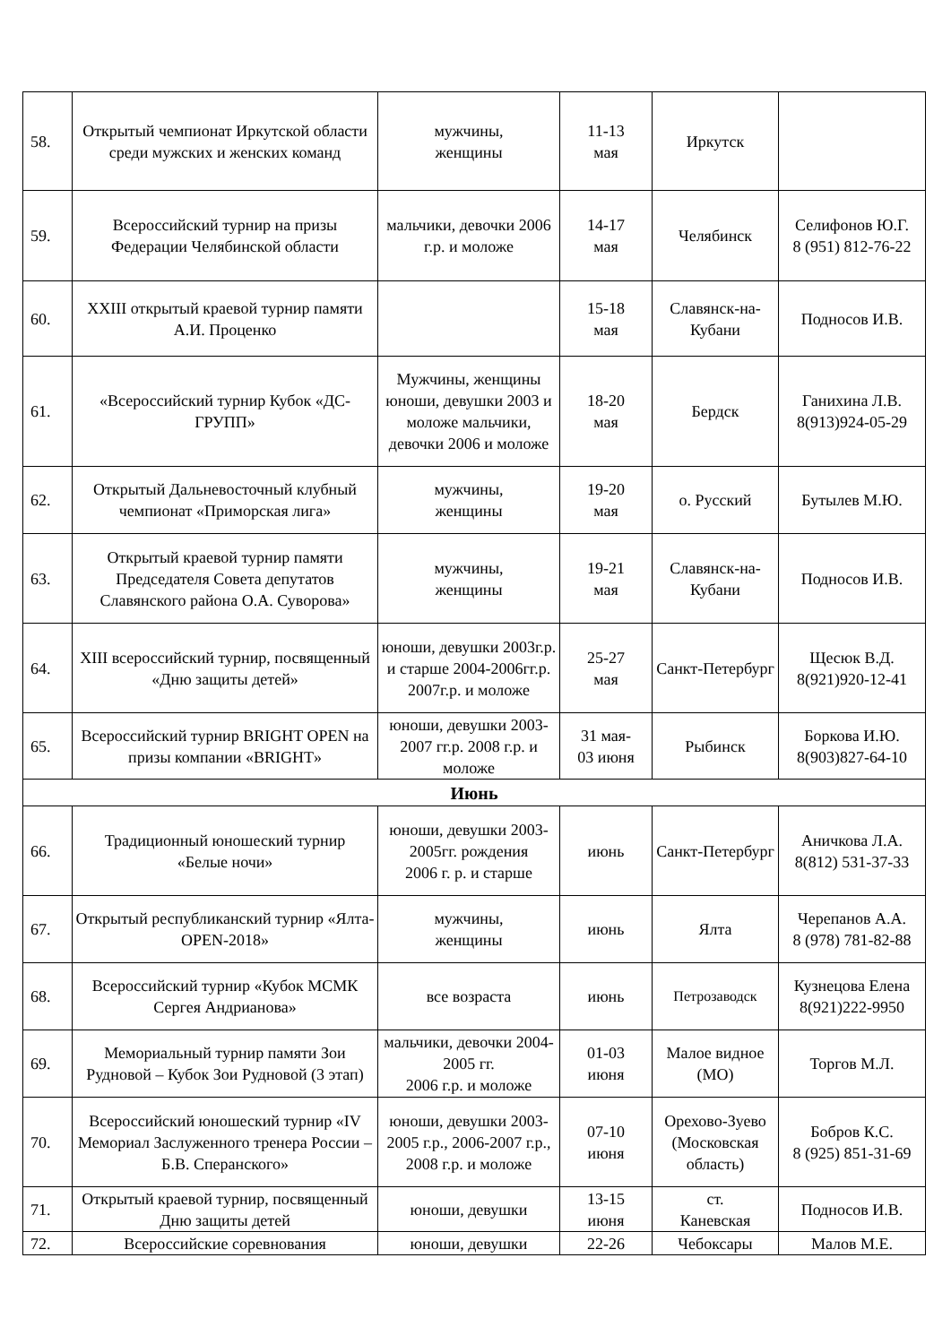| 58. | Открытый чемпионат Иркутской области среди мужских и женских команд | мужчины, женщины | 11-13 мая | Иркутск | |
| 59. | Всероссийский турнир на призы Федерации Челябинской области | мальчики, девочки 2006 г.р. и моложе | 14-17 мая | Челябинск | Селифонов Ю.Г. 8 (951) 812-76-22 |
| 60. | XXIII открытый краевой турнир памяти А.И. Проценко | | 15-18 мая | Славянск-на-Кубани | Подносов И.В. |
| 61. | «Всероссийский турнир Кубок «ДС-ГРУПП» | Мужчины, женщины юноши, девушки 2003 и моложе мальчики, девочки 2006 и моложе | 18-20 мая | Бердск | Ганихина Л.В. 8(913)924-05-29 |
| 62. | Открытый Дальневосточный клубный чемпионат «Приморская лига» | мужчины, женщины | 19-20 мая | о. Русский | Бутылев М.Ю. |
| 63. | Открытый краевой турнир памяти Председателя Совета депутатов Славянского района О.А. Суворова» | мужчины, женщины | 19-21 мая | Славянск-на-Кубани | Подносов И.В. |
| 64. | XIII всероссийский турнир, посвященный «Дню защиты детей» | юноши, девушки 2003г.р. и старше 2004-2006гг.р. 2007г.р. и моложе | 25-27 мая | Санкт-Петербург | Щесюк В.Д. 8(921)920-12-41 |
| 65. | Всероссийский турнир BRIGHT OPEN на призы компании «BRIGHT» | юноши, девушки 2003-2007 гг.р. 2008 г.р. и моложе | 31 мая- 03 июня | Рыбинск | Боркова И.Ю. 8(903)827-64-10 |
| Июнь | | | | | |
| 66. | Традиционный юношеский турнир «Белые ночи» | юноши, девушки 2003-2005гг. рождения 2006 г. р. и старше | июнь | Санкт-Петербург | Аничкова Л.А. 8(812) 531-37-33 |
| 67. | Открытый республиканский турнир «Ялта-OPEN-2018» | мужчины, женщины | июнь | Ялта | Черепанов А.А. 8 (978) 781-82-88 |
| 68. | Всероссийский турнир «Кубок МСМК Сергея Андрианова» | все возраста | июнь | Петрозаводск | Кузнецова Елена 8(921)222-9950 |
| 69. | Мемориальный турнир памяти Зои Рудновой – Кубок Зои Рудновой (3 этап) | мальчики, девочки 2004-2005 гг. 2006 г.р. и моложе | 01-03 июня | Малое видное (МО) | Торгов М.Л. |
| 70. | Всероссийский юношеский турнир «IV Мемориал Заслуженного тренера России – Б.В. Сперанского» | юноши, девушки 2003- 2005 г.р., 2006-2007 г.р., 2008 г.р. и моложе | 07-10 июня | Орехово-Зуево (Московская область) | Бобров К.С. 8 (925) 851-31-69 |
| 71. | Открытый краевой турнир, посвященный Дню защиты детей | юноши, девушки | 13-15 июня | ст. Каневская | Подносов И.В. |
| 72. | Всероссийские соревнования | юноши, девушки | 22-26 | Чебоксары | Малов М.Е. |